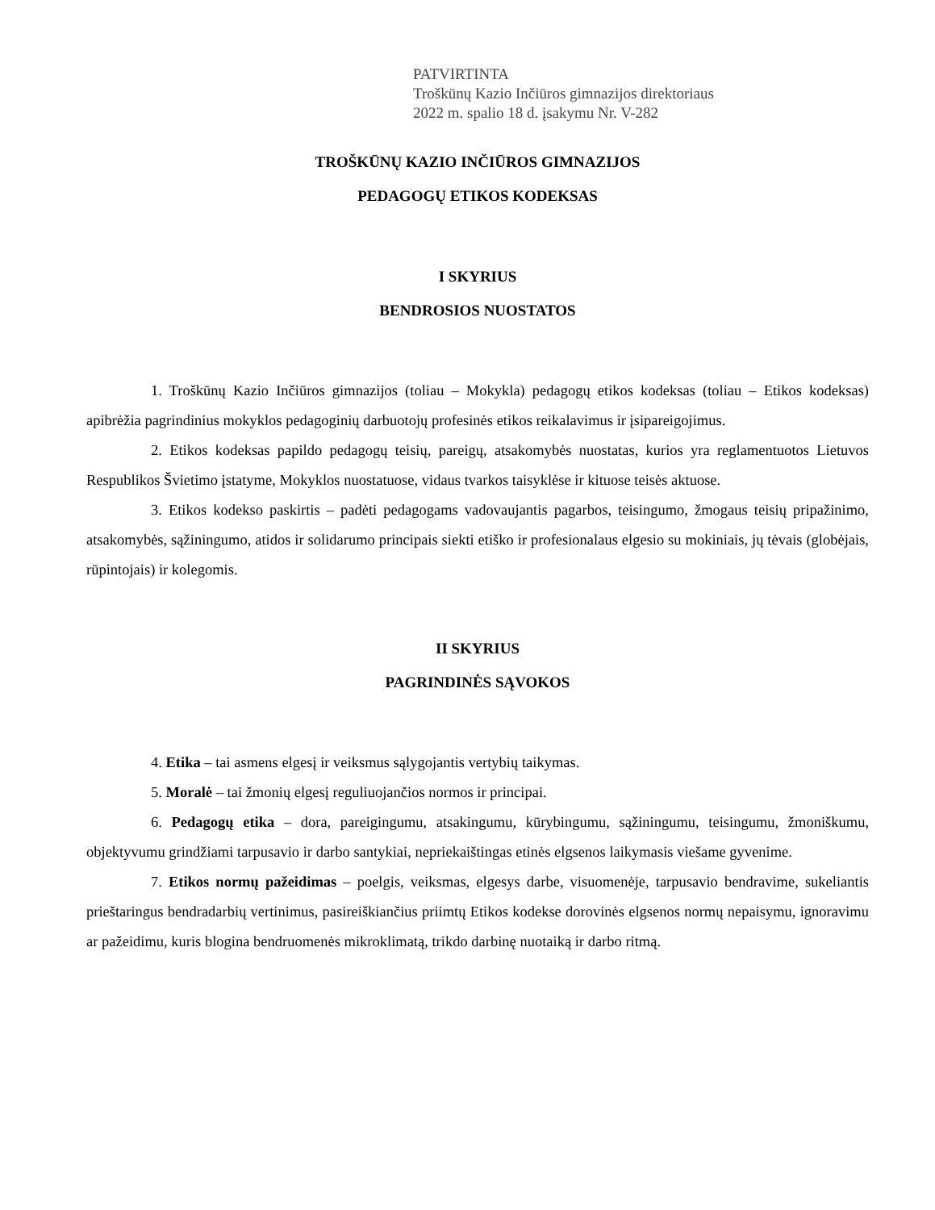PATVIRTINTA
Troškūnų Kazio Inčiūros gimnazijos direktoriaus
2022 m. spalio 18 d. įsakymu Nr. V-282
TROŠKŪNŲ KAZIO INČIŪROS GIMNAZIJOS
PEDAGOGŲ ETIKOS KODEKSAS
I SKYRIUS
BENDROSIOS NUOSTATOS
1. Troškūnų Kazio Inčiūros gimnazijos (toliau – Mokykla) pedagogų etikos kodeksas (toliau – Etikos kodeksas) apibrėžia pagrindinius mokyklos pedagoginių darbuotojų profesinės etikos reikalavimus ir įsipareigojimus.
2. Etikos kodeksas papildo pedagogų teisių, pareigų, atsakomybės nuostatas, kurios yra reglamentuotos Lietuvos Respublikos Švietimo įstatyme, Mokyklos nuostatuose, vidaus tvarkos taisyklėse ir kituose teisės aktuose.
3. Etikos kodekso paskirtis – padėti pedagogams vadovaujantis pagarbos, teisingumo, žmogaus teisių pripažinimo, atsakomybės, sąžiningumo, atidos ir solidarumo principais siekti etiško ir profesionalaus elgesio su mokiniais, jų tėvais (globėjais, rūpintojais) ir kolegomis.
II SKYRIUS
PAGRINDINĖS SĄVOKOS
4. Etika – tai asmens elgesį ir veiksmus sąlygojantis vertybių taikymas.
5. Moralė – tai žmonių elgesį reguliuojančios normos ir principai.
6. Pedagogų etika – dora, pareigingumu, atsakingumu, kūrybingumu, sąžiningumu, teisingumu, žmoniškumu, objektyvumu grindžiami tarpusavio ir darbo santykiai, nepriekaištingas etinės elgsenos laikymasis viešame gyvenime.
7. Etikos normų pažeidimas – poelgis, veiksmas, elgesys darbe, visuomenėje, tarpusavio bendravime, sukeliantis prieštaringus bendradarbių vertinimus, pasireiškiančius priimtų Etikos kodekse dorovinės elgsenos normų nepaisymu, ignoravimu ar pažeidimu, kuris blogina bendruomenės mikroklimatą, trikdo darbinę nuotaiką ir darbo ritmą.